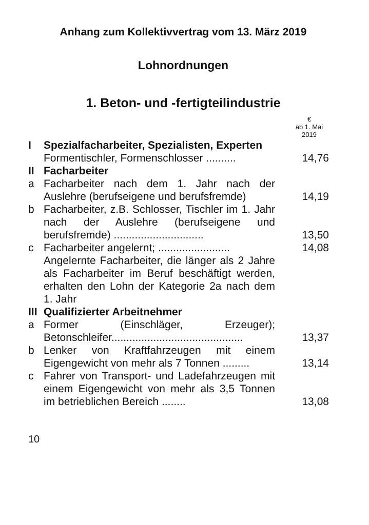Anhang zum Kollektivvertrag vom 13. März 2019
Lohnordnungen
1. Beton- und -fertigteilindustrie
| | | € ab 1. Mai 2019 |
| I | Spezialfacharbeiter, Spezialisten, Experten | |
| | Formentischler, Formenschlosser .......... | 14,76 |
| II | Facharbeiter | |
| a | Facharbeiter nach dem 1. Jahr nach der Auslehre (berufseigene und berufsfremde) | 14,19 |
| b | Facharbeiter, z.B. Schlosser, Tischler im 1. Jahr nach der Auslehre (berufseigene und berufsfremde) .............................. | 13,50 |
| c | Facharbeiter angelernt; ........................ | 14,08 |
| | Angelernte Facharbeiter, die länger als 2 Jahre als Facharbeiter im Beruf beschäftigt werden, erhalten den Lohn der Kategorie 2a nach dem 1. Jahr | |
| III | Qualifizierter Arbeitnehmer | |
| a | Former (Einschläger, Erzeuger); Betonschleifer............................................ | 13,37 |
| b | Lenker von Kraftfahrzeugen mit einem Eigengewicht von mehr als 7 Tonnen ......... | 13,14 |
| c | Fahrer von Transport- und Ladefahrzeugen mit einem Eigengewicht von mehr als 3,5 Tonnen im betrieblichen Bereich ........ | 13,08 |
10